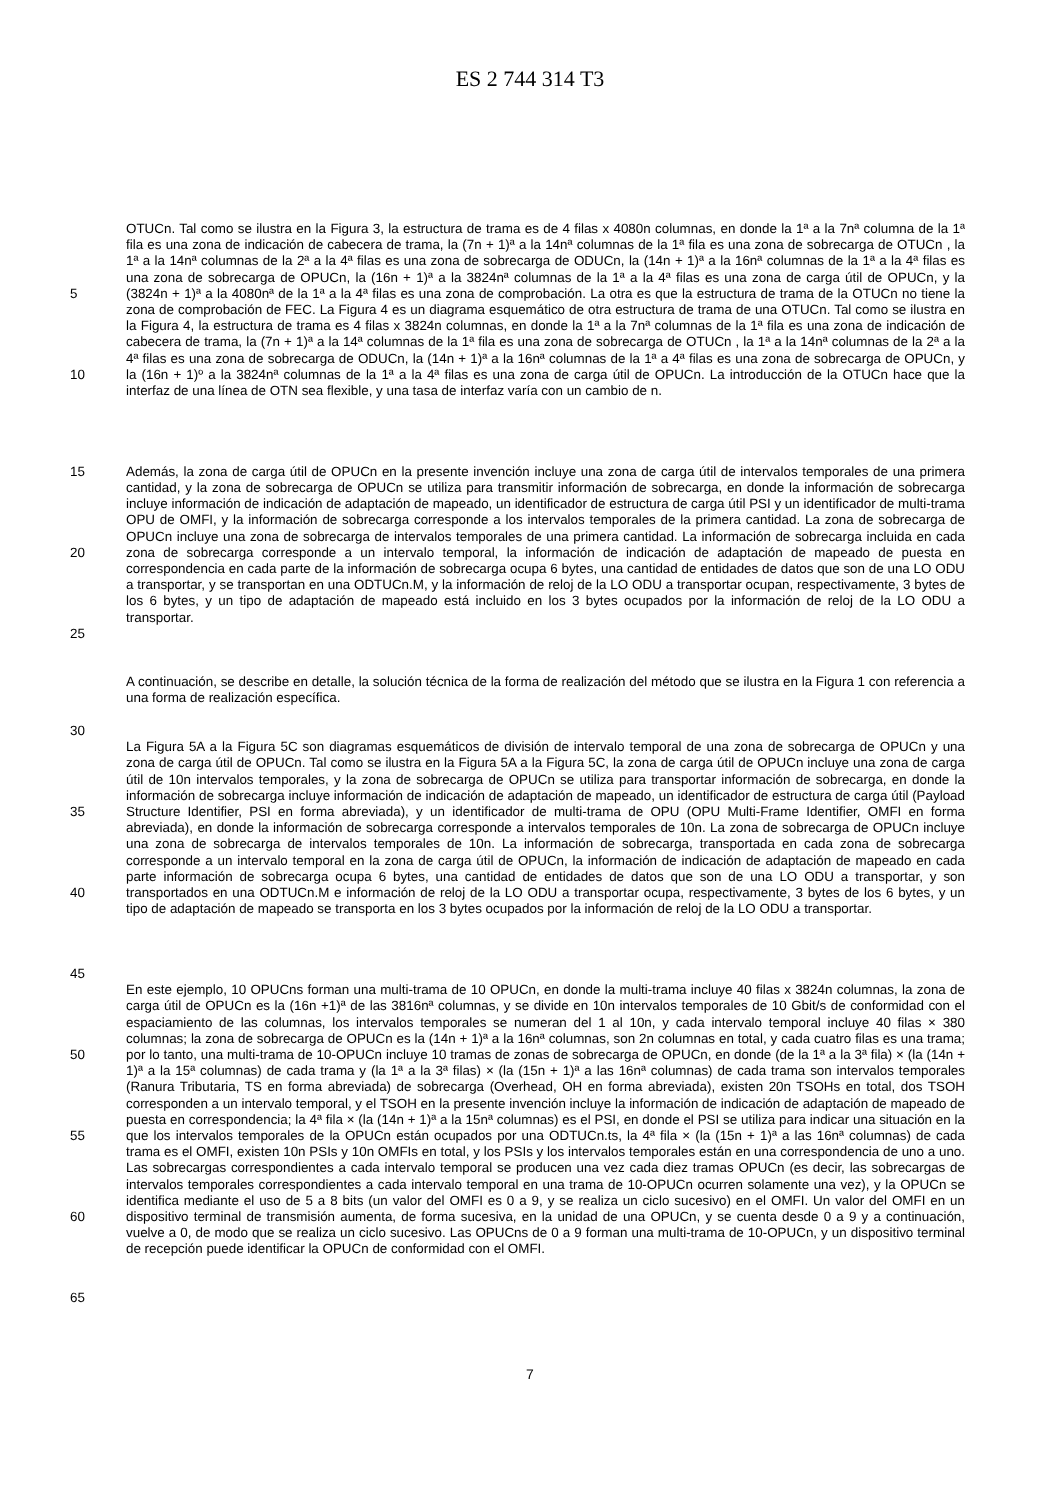ES 2 744 314 T3
5
10
OTUCn. Tal como se ilustra en la Figura 3, la estructura de trama es de 4 filas x 4080n columnas, en donde la 1ª a la 7nª columna de la 1ª fila es una zona de indicación de cabecera de trama, la (7n + 1)ª a la 14nª columnas de la 1ª fila es una zona de sobrecarga de OTUCn , la 1ª a la 14nª columnas de la 2ª a la 4ª filas es una zona de sobrecarga de ODUCn, la (14n + 1)ª a la 16nª columnas de la 1ª a la 4ª filas es una zona de sobrecarga de OPUCn, la (16n + 1)ª a la 3824nª columnas de la 1ª a la 4ª filas es una zona de carga útil de OPUCn, y la (3824n + 1)ª a la 4080nª de la 1ª a la 4ª filas es una zona de comprobación. La otra es que la estructura de trama de la OTUCn no tiene la zona de comprobación de FEC. La Figura 4 es un diagrama esquemático de otra estructura de trama de una OTUCn. Tal como se ilustra en la Figura 4, la estructura de trama es 4 filas x 3824n columnas, en donde la 1ª a la 7nª columnas de la 1ª fila es una zona de indicación de cabecera de trama, la (7n + 1)ª a la 14ª columnas de la 1ª fila es una zona de sobrecarga de OTUCn , la 1ª a la 14nª columnas de la 2ª a la 4ª filas es una zona de sobrecarga de ODUCn, la (14n + 1)ª a la 16nª columnas de la 1ª a 4ª filas es una zona de sobrecarga de OPUCn, y la (16n + 1)º a la 3824nª columnas de la 1ª a la 4ª filas es una zona de carga útil de OPUCn. La introducción de la OTUCn hace que la interfaz de una línea de OTN sea flexible, y una tasa de interfaz varía con un cambio de n.
15
20
25
Además, la zona de carga útil de OPUCn en la presente invención incluye una zona de carga útil de intervalos temporales de una primera cantidad, y la zona de sobrecarga de OPUCn se utiliza para transmitir información de sobrecarga, en donde la información de sobrecarga incluye información de indicación de adaptación de mapeado, un identificador de estructura de carga útil PSI y un identificador de multi-trama OPU de OMFI, y la información de sobrecarga corresponde a los intervalos temporales de la primera cantidad. La zona de sobrecarga de OPUCn incluye una zona de sobrecarga de intervalos temporales de una primera cantidad. La información de sobrecarga incluida en cada zona de sobrecarga corresponde a un intervalo temporal, la información de indicación de adaptación de mapeado de puesta en correspondencia en cada parte de la información de sobrecarga ocupa 6 bytes, una cantidad de entidades de datos que son de una LO ODU a transportar, y se transportan en una ODTUCn.M, y la información de reloj de la LO ODU a transportar ocupan, respectivamente, 3 bytes de los 6 bytes, y un tipo de adaptación de mapeado está incluido en los 3 bytes ocupados por la información de reloj de la LO ODU a transportar.
30 A continuación, se describe en detalle, la solución técnica de la forma de realización del método que se ilustra en la Figura 1 con referencia a una forma de realización específica.
35
40
45
La Figura 5A a la Figura 5C son diagramas esquemáticos de división de intervalo temporal de una zona de sobrecarga de OPUCn y una zona de carga útil de OPUCn. Tal como se ilustra en la Figura 5A a la Figura 5C, la zona de carga útil de OPUCn incluye una zona de carga útil de 10n intervalos temporales, y la zona de sobrecarga de OPUCn se utiliza para transportar información de sobrecarga, en donde la información de sobrecarga incluye información de indicación de adaptación de mapeado, un identificador de estructura de carga útil (Payload Structure Identifier, PSI en forma abreviada), y un identificador de multi-trama de OPU (OPU Multi-Frame Identifier, OMFI en forma abreviada), en donde la información de sobrecarga corresponde a intervalos temporales de 10n. La zona de sobrecarga de OPUCn incluye una zona de sobrecarga de intervalos temporales de 10n. La información de sobrecarga, transportada en cada zona de sobrecarga corresponde a un intervalo temporal en la zona de carga útil de OPUCn, la información de indicación de adaptación de mapeado en cada parte información de sobrecarga ocupa 6 bytes, una cantidad de entidades de datos que son de una LO ODU a transportar, y son transportados en una ODTUCn.M e información de reloj de la LO ODU a transportar ocupa, respectivamente, 3 bytes de los 6 bytes, y un tipo de adaptación de mapeado se transporta en los 3 bytes ocupados por la información de reloj de la LO ODU a transportar.
50
55
60
65
En este ejemplo, 10 OPUCns forman una multi-trama de 10 OPUCn, en donde la multi-trama incluye 40 filas x 3824n columnas, la zona de carga útil de OPUCn es la (16n +1)ª de las 3816nª columnas, y se divide en 10n intervalos temporales de 10 Gbit/s de conformidad con el espaciamiento de las columnas, los intervalos temporales se numeran del 1 al 10n, y cada intervalo temporal incluye 40 filas × 380 columnas; la zona de sobrecarga de OPUCn es la (14n + 1)ª a la 16nª columnas, son 2n columnas en total, y cada cuatro filas es una trama; por lo tanto, una multi-trama de 10-OPUCn incluye 10 tramas de zonas de sobrecarga de OPUCn, en donde (de la 1ª a la 3ª fila) × (la (14n + 1)ª a la 15ª columnas) de cada trama y (la 1ª a la 3ª filas) × (la (15n + 1)ª a las 16nª columnas) de cada trama son intervalos temporales (Ranura Tributaria, TS en forma abreviada) de sobrecarga (Overhead, OH en forma abreviada), existen 20n TSOHs en total, dos TSOH corresponden a un intervalo temporal, y el TSOH en la presente invención incluye la información de indicación de adaptación de mapeado de puesta en correspondencia; la 4ª fila × (la (14n + 1)ª a la 15nª columnas) es el PSI, en donde el PSI se utiliza para indicar una situación en la que los intervalos temporales de la OPUCn están ocupados por una ODTUCn.ts, la 4ª fila × (la (15n + 1)ª a las 16nª columnas) de cada trama es el OMFI, existen 10n PSIs y 10n OMFIs en total, y los PSIs y los intervalos temporales están en una correspondencia de uno a uno. Las sobrecargas correspondientes a cada intervalo temporal se producen una vez cada diez tramas OPUCn (es decir, las sobrecargas de intervalos temporales correspondientes a cada intervalo temporal en una trama de 10-OPUCn ocurren solamente una vez), y la OPUCn se identifica mediante el uso de 5 a 8 bits (un valor del OMFI es 0 a 9, y se realiza un ciclo sucesivo) en el OMFI. Un valor del OMFI en un dispositivo terminal de transmisión aumenta, de forma sucesiva, en la unidad de una OPUCn, y se cuenta desde 0 a 9 y a continuación, vuelve a 0, de modo que se realiza un ciclo sucesivo. Las OPUCns de 0 a 9 forman una multi-trama de 10-OPUCn, y un dispositivo terminal de recepción puede identificar la OPUCn de conformidad con el OMFI.
7